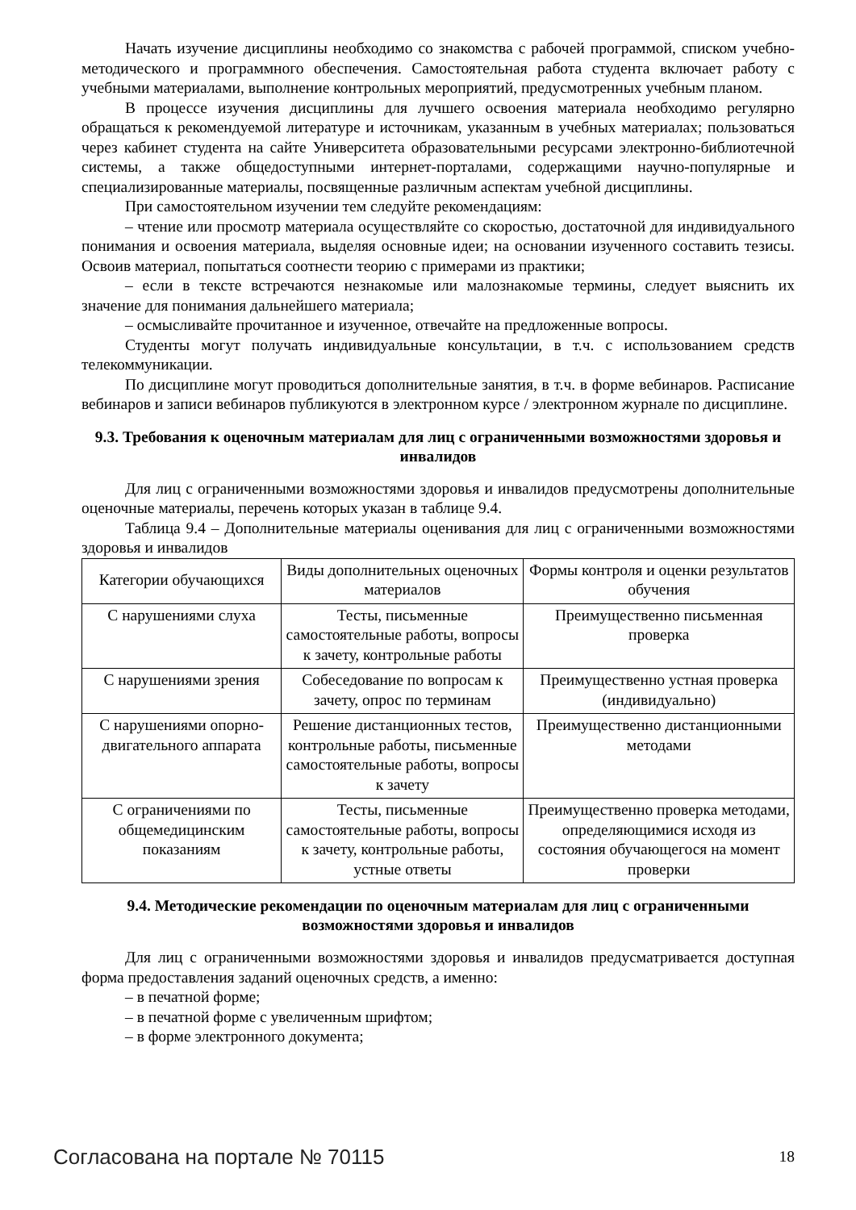Начать изучение дисциплины необходимо со знакомства с рабочей программой, списком учебно-методического и программного обеспечения. Самостоятельная работа студента включает работу с учебными материалами, выполнение контрольных мероприятий, предусмотренных учебным планом.
В процессе изучения дисциплины для лучшего освоения материала необходимо регулярно обращаться к рекомендуемой литературе и источникам, указанным в учебных материалах; пользоваться через кабинет студента на сайте Университета образовательными ресурсами электронно-библиотечной системы, а также общедоступными интернет-порталами, содержащими научно-популярные и специализированные материалы, посвященные различным аспектам учебной дисциплины.
При самостоятельном изучении тем следуйте рекомендациям:
– чтение или просмотр материала осуществляйте со скоростью, достаточной для индивидуального понимания и освоения материала, выделяя основные идеи; на основании изученного составить тезисы. Освоив материал, попытаться соотнести теорию с примерами из практики;
– если в тексте встречаются незнакомые или малознакомые термины, следует выяснить их значение для понимания дальнейшего материала;
– осмысливайте прочитанное и изученное, отвечайте на предложенные вопросы.
Студенты могут получать индивидуальные консультации, в т.ч. с использованием средств телекоммуникации.
По дисциплине могут проводиться дополнительные занятия, в т.ч. в форме вебинаров. Расписание вебинаров и записи вебинаров публикуются в электронном курсе / электронном журнале по дисциплине.
9.3. Требования к оценочным материалам для лиц с ограниченными возможностями здоровья и инвалидов
Для лиц с ограниченными возможностями здоровья и инвалидов предусмотрены дополнительные оценочные материалы, перечень которых указан в таблице 9.4.
Таблица 9.4 – Дополнительные материалы оценивания для лиц с ограниченными возможностями здоровья и инвалидов
| Категории обучающихся | Виды дополнительных оценочных материалов | Формы контроля и оценки результатов обучения |
| С нарушениями слуха | Тесты, письменные самостоятельные работы, вопросы к зачету, контрольные работы | Преимущественно письменная проверка |
| С нарушениями зрения | Собеседование по вопросам к зачету, опрос по терминам | Преимущественно устная проверка (индивидуально) |
| С нарушениями опорно-двигательного аппарата | Решение дистанционных тестов, контрольные работы, письменные самостоятельные работы, вопросы к зачету | Преимущественно дистанционными методами |
| С ограничениями по общемедицинским показаниям | Тесты, письменные самостоятельные работы, вопросы к зачету, контрольные работы, устные ответы | Преимущественно проверка методами, определяющимися исходя из состояния обучающегося на момент проверки |
9.4. Методические рекомендации по оценочным материалам для лиц с ограниченными возможностями здоровья и инвалидов
Для лиц с ограниченными возможностями здоровья и инвалидов предусматривается доступная форма предоставления заданий оценочных средств, а именно:
– в печатной форме;
– в печатной форме с увеличенным шрифтом;
– в форме электронного документа;
Согласована на портале № 70115 18